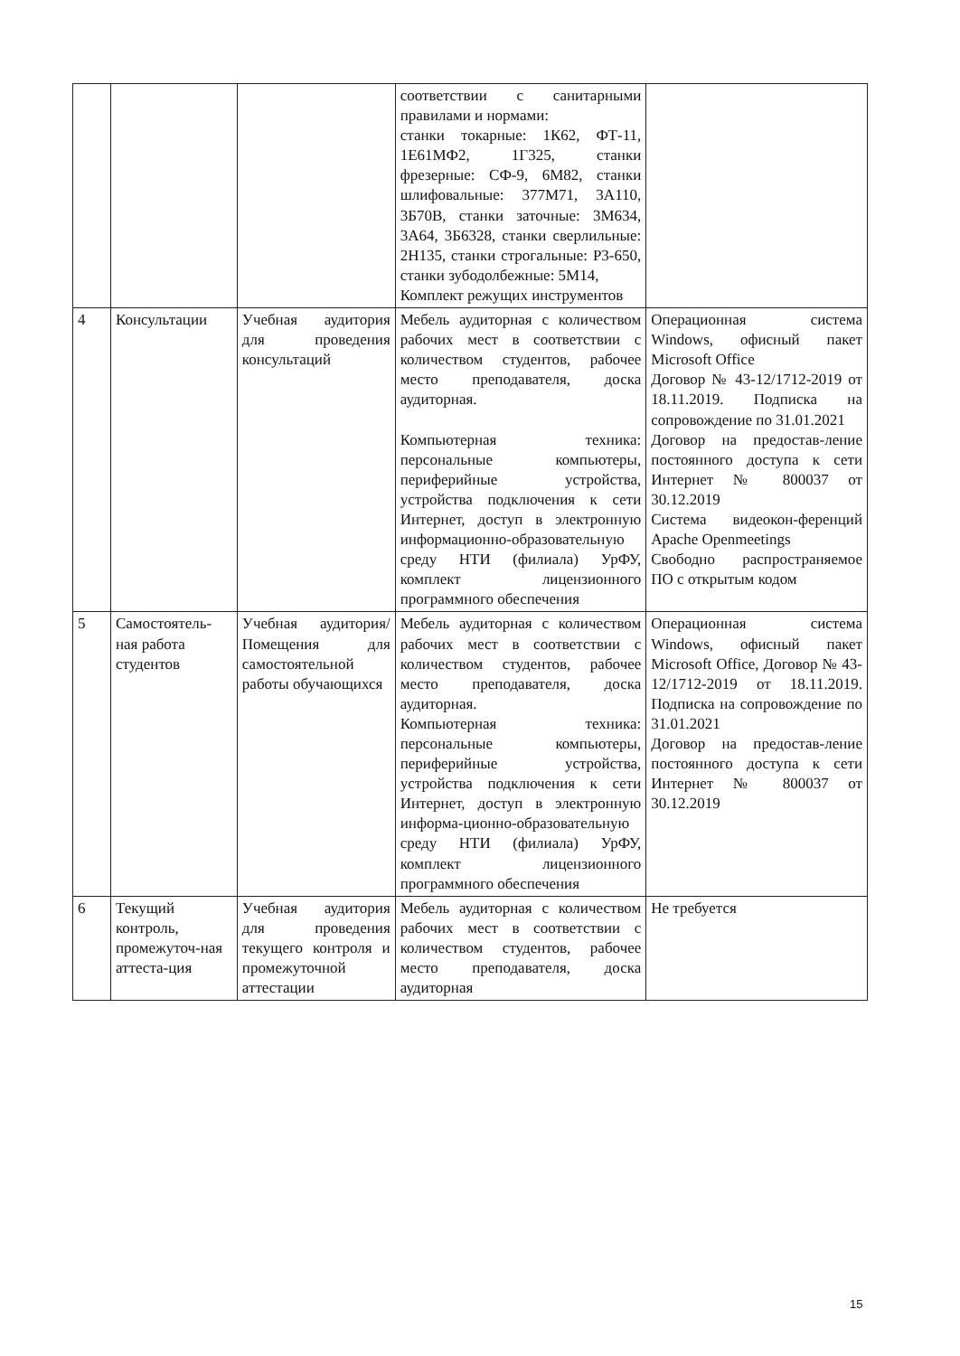| | | | соответствии с санитарными правилами и нормами: станки токарные: 1К62, ФТ-11, 1Е61МФ2, 1Г325, станки фрезерные: СФ-9, 6М82, станки шлифовальные: 377М71, 3А110, 3Б70В, станки заточные: 3М634, 3А64, 3Б6328, станки сверлильные: 2Н135, станки строгальные: Р3-650, станки зубодолбежные: 5М14, Комплект режущих инструментов | |
| 4 | Консультации | Учебная аудитория для проведения консультаций | Мебель аудиторная с количеством рабочих мест в соответствии с количеством студентов, рабочее место преподавателя, доска аудиторная. Компьютерная техника: персональные компьютеры, периферийные устройства, устройства подключения к сети Интернет, доступ в электронную информационно-образовательную среду НТИ (филиала) УрФУ, комплект лицензионного программного обеспечения | Операционная система Windows, офисный пакет Microsoft Office Договор № 43-12/1712-2019 от 18.11.2019. Подписка на сопровождение по 31.01.2021 Договор на предостав-ление постоянного доступа к сети Интернет № 800037 от 30.12.2019 Система видеокон-ференций Apache Openmeetings Свободно распространяемое ПО с открытым кодом |
| 5 | Самостоятель-ная работа студентов | Учебная аудитория/ Помещения для самостоятельной работы обучающихся | Мебель аудиторная с количеством рабочих мест в соответствии с количеством студентов, рабочее место преподавателя, доска аудиторная. Компьютерная техника: персональные компьютеры, периферийные устройства, устройства подключения к сети Интернет, доступ в электронную информа-ционно-образовательную среду НТИ (филиала) УрФУ, комплект лицензионного программного обеспечения | Операционная система Windows, офисный пакет Microsoft Office, Договор № 43-12/1712-2019 от 18.11.2019. Подписка на сопровождение по 31.01.2021 Договор на предостав-ление постоянного доступа к сети Интернет № 800037 от 30.12.2019 |
| 6 | Текущий контроль, промежуточ-ная аттеста-ция | Учебная аудитория для проведения текущего контроля и промежуточной аттестации | Мебель аудиторная с количеством рабочих мест в соответствии с количеством студентов, рабочее место преподавателя, доска аудиторная | Не требуется |
15